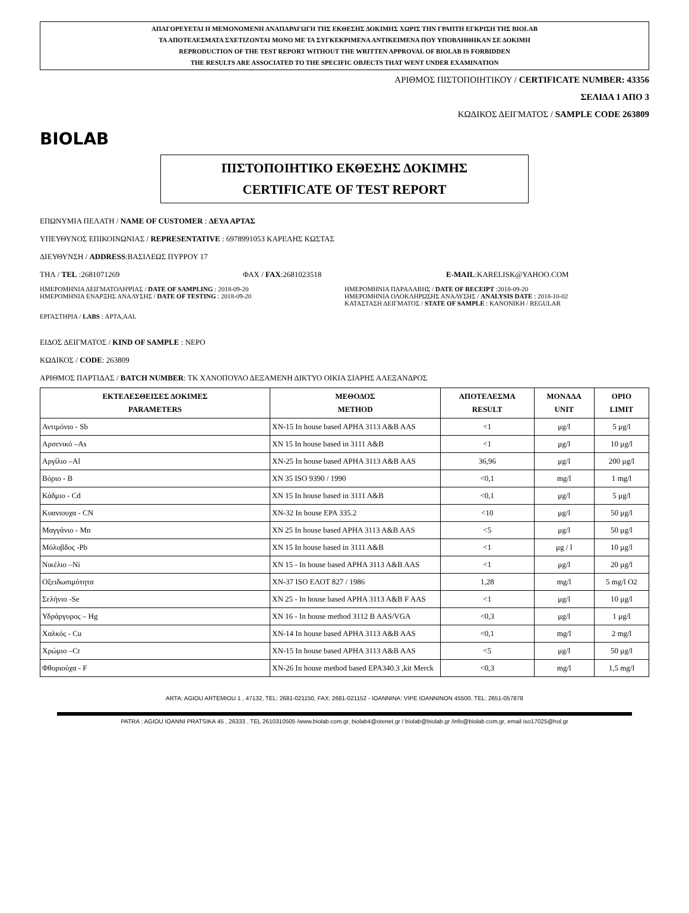ΑΠΑΓΟΡΕΥΕΤΑΙ Η ΜΕΜΟΝΟΜΕΝΗ ΑΝΑΠΑΡΑΓΩΓΗ ΤΗΣ ΕΚΘΕΣΗΣ ΔΟΚΙΜΗΣ ΧΩΡΙΣ ΤΗΝ ΓΡΑΠΤΗ ΕΓΚΡΙΣΗ ΤΗΣ BIOLAB
ΤΑ ΑΠΟΤΕΛΕΣΜΑΤΑ ΣΧΕΤΙΖΟΝΤΑΙ ΜΟΝΟ ΜΕ ΤΑ ΣΥΓΚΕΚΡΙΜΕΝΑ ΑΝΤΙΚΕΙΜΕΝΑ ΠΟΥ ΥΠΟΒΛΗΘΗΚΑΝ ΣΕ ΔΟΚΙΜΗ
REPRODUCTION OF THE TEST REPORT WITHOUT THE WRITTEN APPROVAL OF BIOLAB IS FORBIDDEN
THE RESULTS ARE ASSOCIATED TO THE SPECIFIC OBJECTS THAT WENT UNDER EXAMINATION
BIOLAB
ΑΡΙΘΜΟΣ ΠΙΣΤΟΠΟΙΗΤΙΚΟΥ / CERTIFICATE NUMBER: 43356
ΣΕΛΙΔΑ 1 ΑΠΟ 3
ΚΩΔΙΚΟΣ ΔΕΙΓΜΑΤΟΣ / SAMPLE CODE 263809
ΠΙΣΤΟΠΟΙΗΤΙΚΟ ΕΚΘΕΣΗΣ ΔΟΚΙΜΗΣ
CERTIFICATE OF TEST REPORT
ΕΠΩΝΥΜΙΑ ΠΕΛΑΤΗ / NAME OF CUSTOMER : ΔΕΥΑ ΑΡΤΑΣ
ΥΠΕΥΘΥΝΟΣ ΕΠΙΚΟΙΝΩΝΙΑΣ / REPRESENTATIVE : 6978991053 ΚΑΡΕΛΗΣ ΚΩΣΤΑΣ
ΔΙΕΥΘΥΝΣΗ / ADDRESS:ΒΑΣΙΛΕΩΣ ΠΥΡΡΟΥ 17
ΤΗΛ / TEL :2681071269 ΦΑΧ / FAX:2681023518 E-MAIL:KARELISK@YAHOO.COM
ΗΜΕΡΟΜΗΝΙΑ ΔΕΙΓΜΑΤΟΛΗΨΙΑΣ / DATE OF SAMPLING : 2018-09-20
ΗΜΕΡΟΜΗΝΙΑ ΕΝΑΡΞΗΣ ΑΝΑΛΥΣΗΣ / DATE OF TESTING : 2018-09-20
ΗΜΕΡΟΜΗΝΙΑ ΠΑΡΑΛΑΒΗΣ / DATE OF RECEIPT :2018-09-20
ΗΜΕΡΟΜΗΝΙΑ ΟΛΟΚΛΗΡΩΣΗΣ ΑΝΑΛΥΣΗΣ / ANALYSIS DATE : 2018-10-02
ΚΑΤΑΣΤΑΣΗ ΔΕΙΓΜΑΤΟΣ / STATE OF SAMPLE : ΚΑΝΟΝΙΚΗ / REGULAR
ΕΡΓΑΣΤΗΡΙΑ / LABS : ΑΡΤΑ,AAL
ΕΙΔΟΣ ΔΕΙΓΜΑΤΟΣ / KIND OF SAMPLE : ΝΕΡΟ
ΚΩΔΙΚΟΣ / CODE: 263809
ΑΡΙΘΜΟΣ ΠΑΡΤΙΔΑΣ / BATCH NUMBER: ΤΚ ΧΑΝΟΠΟΥΛΟ ΔΕΞΑΜΕΝΗ ΔΙΚΤΥΟ ΟΙΚΙΑ ΣΙΑΡΗΣ ΑΛΕΞΑΝΔΡΟΣ
| ΕΚΤΕΛΕΣΘΕΙΣΕΣ ΔΟΚΙΜΕΣ PARAMETERS | ΜΕΘΟΔΟΣ METHOD | ΑΠΟΤΕΛΕΣΜΑ RESULT | ΜΟΝΑΔΑ UNIT | ΟΡΙΟ LIMIT |
| --- | --- | --- | --- | --- |
| Αντιμόνιο - Sb | XN-15 In house based APHA 3113 A&B AAS | <1 | μg/l | 5 μg/l |
| Αρσενικό –As | XN 15 In house based in 3111 A&B | <1 | μg/l | 10 μg/l |
| Αργίλιο –Al | XN-25 In house based APHA 3113 A&B AAS | 36,96 | μg/l | 200 μg/l |
| Βόριο - B | XN 35 ISO 9390 / 1990 | <0,1 | mg/l | 1 mg/l |
| Κάδμιο - Cd | XN 15 In house based in 3111 A&B | <0,1 | μg/l | 5 μg/l |
| Κυανιουχα - CN | XN-32 In house EPA 335.2 | <10 | μg/l | 50 μg/l |
| Μαγγάνιο - Mn | XN 25 In house based APHA 3113 A&B AAS | <5 | μg/l | 50 μg/l |
| Μόλυβδος -Pb | XN 15 In house based in 3111 A&B | <1 | μg / l | 10 μg/l |
| Νικέλιο –Ni | XN 15 - In house based APHA 3113 A&B AAS | <1 | μg/l | 20 μg/l |
| Οξειδωσιμότητα | XN-37 ISO ΕΛΟΤ 827 / 1986 | 1,28 | mg/l | 5 mg/l O2 |
| Σελήνιο -Se | XN 25 - In house based APHA 3113 A&B F AAS | <1 | μg/l | 10 μg/l |
| Υδράργυρος – Hg | XN 16 - In house method 3112 B AAS/VGA | <0,3 | μg/l | 1 μg/l |
| Χαλκός - Cu | XN-14 In house based APHA 3113 A&B AAS | <0,1 | mg/l | 2 mg/l |
| Χρώμιο –Cr | XN-15 In house based APHA 3113 A&B AAS | <5 | μg/l | 50 μg/l |
| Φθοριούχα - F | XN-26 In house method based EPA340.3 ,kit Merck | <0,3 | mg/l | 1,5 mg/l |
ARTA: AGIOU ARTEMIOU 1 , 47132, TEL: 2681-021150, FAX: 2681-021152 - IOANNINA: VIPE IOANNINON 45500, TEL: 2651-057878
PATRA : AGIOU IOANNI PRATSIKA 45 , 26333 , TEL 2610310505 /www.biolab.com.gr, biolab4@otenet.gr / biolab@biolab.gr /info@biolab.com.gr, email iso17025@hol.gr